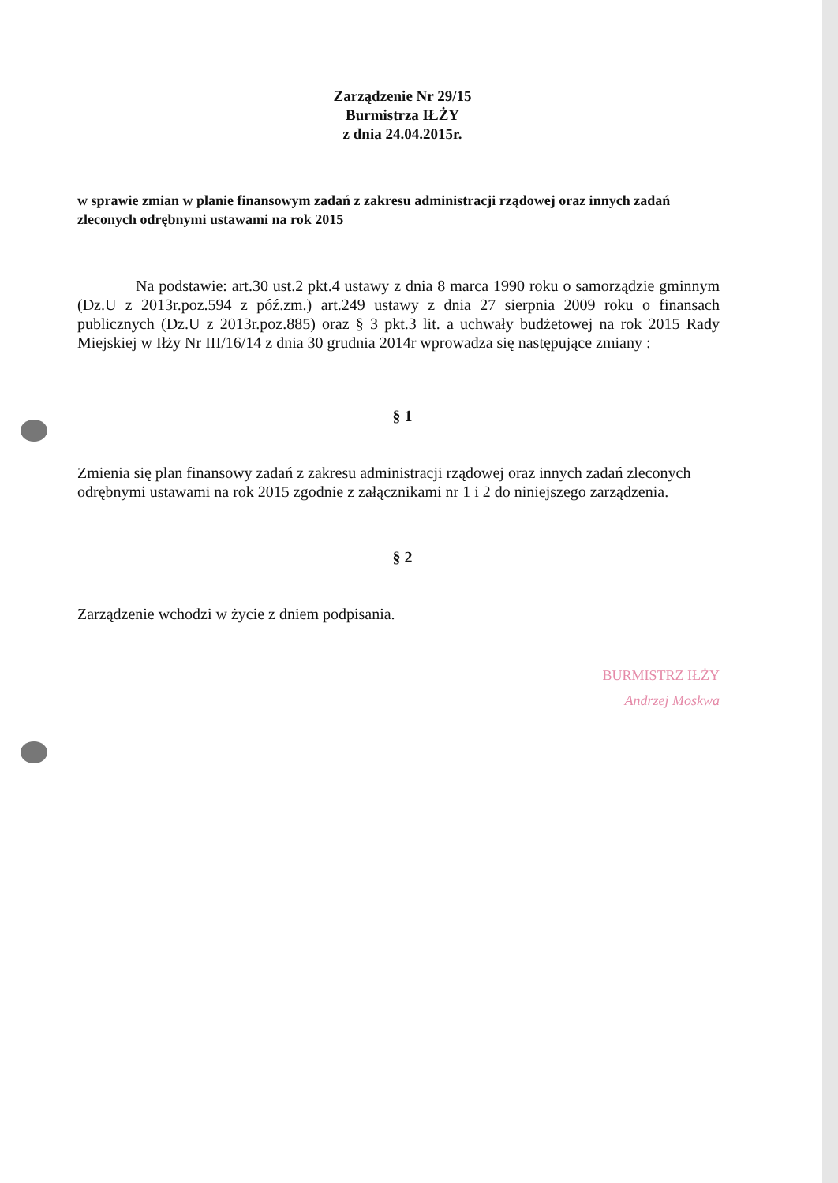Zarządzenie Nr 29/15
Burmistrza IŁŻY
z dnia 24.04.2015r.
w sprawie zmian w planie finansowym zadań z zakresu administracji rządowej oraz innych zadań zleconych odrębnymi ustawami na rok 2015
Na podstawie: art.30 ust.2 pkt.4 ustawy z dnia 8 marca 1990 roku o samorządzie gminnym (Dz.U z 2013r.poz.594 z póź.zm.) art.249 ustawy z dnia 27 sierpnia 2009 roku o finansach publicznych (Dz.U z 2013r.poz.885) oraz § 3 pkt.3 lit. a uchwały budżetowej na rok 2015 Rady Miejskiej w Iłży Nr III/16/14 z dnia 30 grudnia 2014r wprowadza się następujące zmiany :
§ 1
Zmienia się plan finansowy zadań z zakresu administracji rządowej oraz innych zadań zleconych odrębnymi ustawami na rok 2015 zgodnie z załącznikami nr 1 i 2 do niniejszego zarządzenia.
§ 2
Zarządzenie wchodzi w życie z dniem podpisania.
BURMISTRZ IŁŻY
Andrzej Moskwa